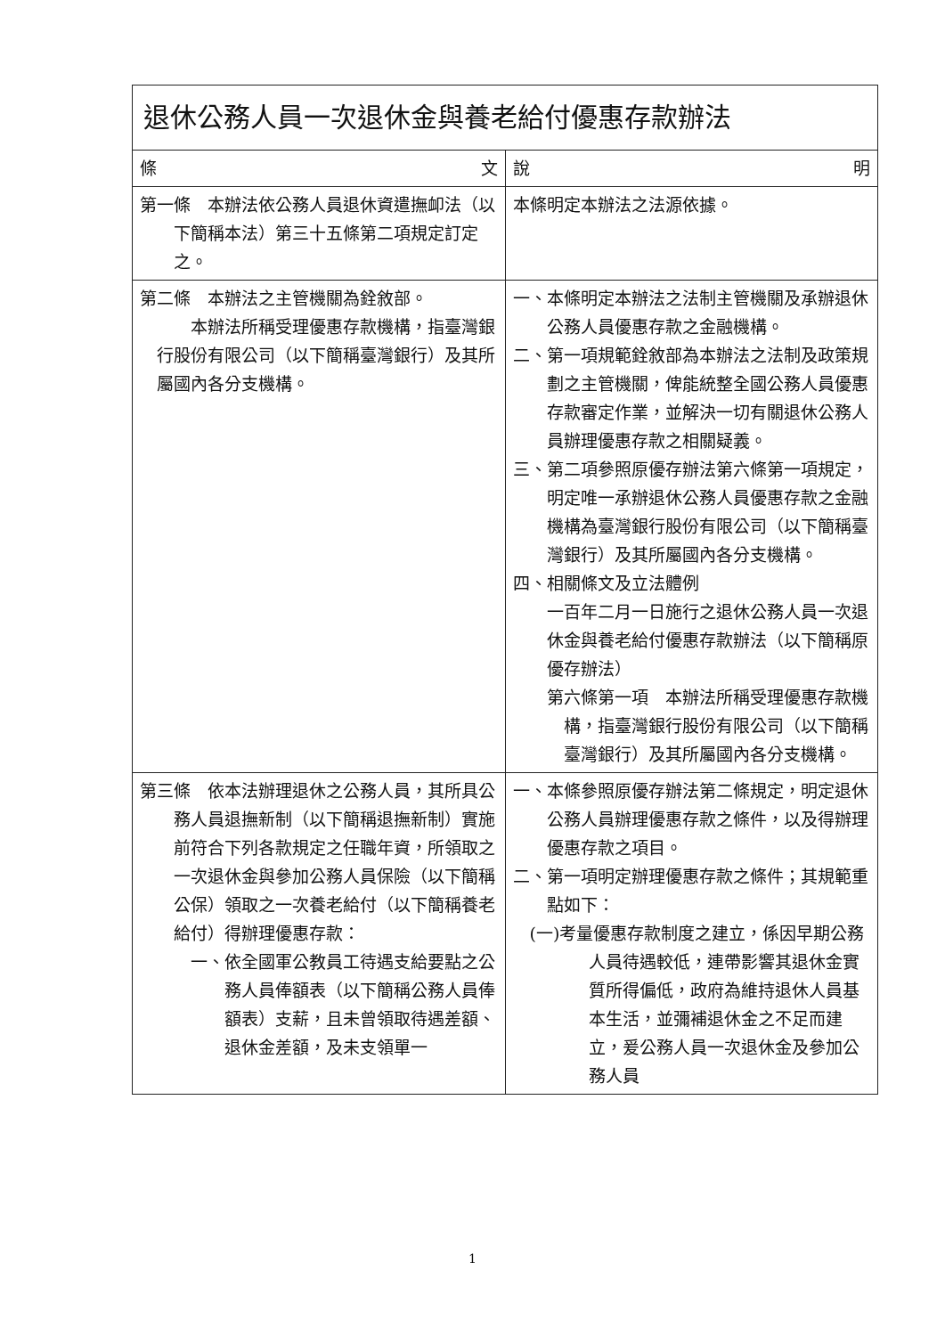| 退休公務人員一次退休金與養老給付優惠存款辦法 | |
| 條 文 | 說 明 |
| 第一條 本辦法依公務人員退休資遣撫卹法（以下簡稱本法）第三十五條第二項規定訂定之。 | 本條明定本辦法之法源依據。 |
| 第二條 本辦法之主管機關為銓敘部。 本辦法所稱受理優惠存款機構，指臺灣銀行股份有限公司（以下簡稱臺灣銀行）及其所屬國內各分支機構。 | 一、本條明定本辦法之法制主管機關及承辦退休公務人員優惠存款之金融機構。 二、第一項規範銓敘部為本辦法之法制及政策規劃之主管機關，俾能統整全國公務人員優惠存款審定作業，並解決一切有關退休公務人員辦理優惠存款之相關疑義。 三、第二項參照原優存辦法第六條第一項規定，明定唯一承辦退休公務人員優惠存款之金融機構為臺灣銀行股份有限公司（以下簡稱臺灣銀行）及其所屬國內各分支機構。 四、相關條文及立法體例 一百年二月一日施行之退休公務人員一次退休金與養老給付優惠存款辦法（以下簡稱原優存辦法） 第六條第一項 本辦法所稱受理優惠存款機構，指臺灣銀行股份有限公司（以下簡稱臺灣銀行）及其所屬國內各分支機構。 |
| 第三條 依本法辦理退休之公務人員，其所具公務人員退撫新制（以下簡稱退撫新制）實施前符合下列各款規定之任職年資，所領取之一次退休金與參加公務人員保險（以下簡稱公保）領取之一次養老給付（以下簡稱養老給付）得辦理優惠存款： 一、依全國軍公教員工待遇支給要點之公務人員俸額表（以下簡稱公務人員俸額表）支薪，且未曾領取待遇差額、退休金差額，及未支領單一 | 一、本條參照原優存辦法第二條規定，明定退休公務人員辦理優惠存款之條件，以及得辦理優惠存款之項目。 二、第一項明定辦理優惠存款之條件；其規範重點如下： (一)考量優惠存款制度之建立，係因早期公務人員待遇較低，連帶影響其退休金實質所得偏低，政府為維持退休人員基本生活，並彌補退休金之不足而建立，爰公務人員一次退休金及參加公務人員 |
1